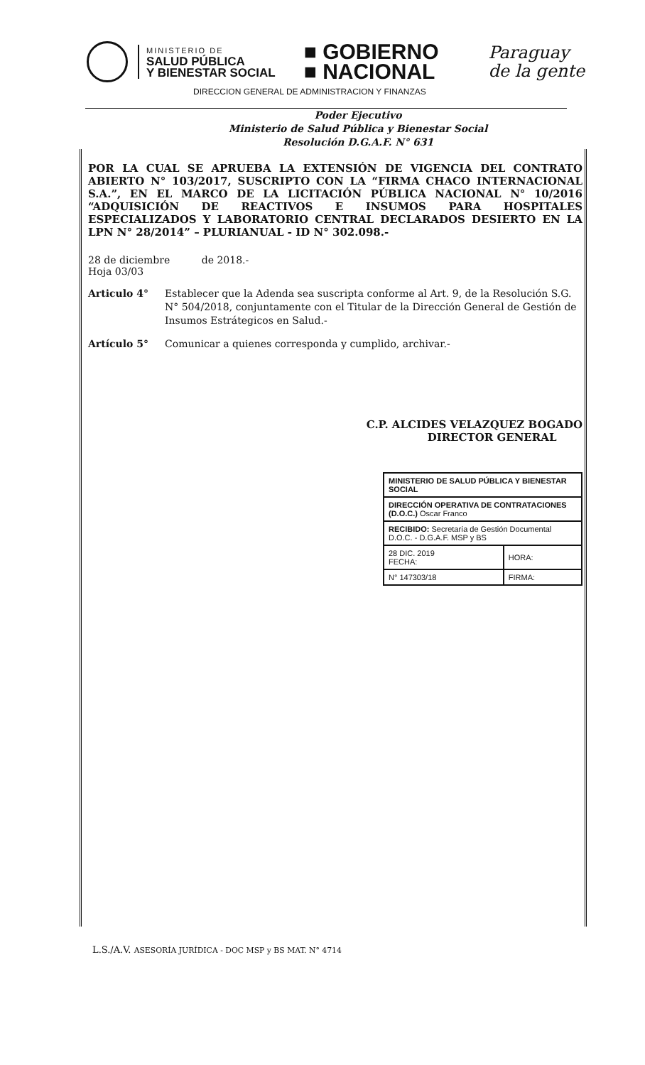MINISTERIO DE
SALUD PÚBLICA
Y BIENESTAR SOCIAL
■ GOBIERNO
■ NACIONAL
Paraguay
de la gente
DIRECCION GENERAL DE ADMINISTRACION Y FINANZAS
Poder Ejecutivo
Ministerio de Salud Pública y Bienestar Social
Resolución D.G.A.F. N° 631
POR LA CUAL SE APRUEBA LA EXTENSIÓN DE VIGENCIA DEL CONTRATO ABIERTO N° 103/2017, SUSCRIPTO CON LA “FIRMA CHACO INTERNACIONAL S.A.”, EN EL MARCO DE LA LICITACIÓN PÚBLICA NACIONAL N° 10/2016 “ADQUISICIÓN DE REACTIVOS E INSUMOS PARA HOSPITALES ESPECIALIZADOS Y LABORATORIO CENTRAL DECLARADOS DESIERTO EN LA LPN N° 28/2014” – PLURIANUAL - ID N° 302.098.-
28 de diciembre de 2018.-
Hoja 03/03
Articulo 4° Establecer que la Adenda sea suscripta conforme al Art. 9, de la Resolución S.G. N° 504/2018, conjuntamente con el Titular de la Dirección General de Gestión de Insumos Estrátegicos en Salud.-
Artículo 5° Comunicar a quienes corresponda y cumplido, archivar.-
C.P. ALCIDES VELAZQUEZ BOGADO
DIRECTOR GENERAL
| MINISTERIO DE SALUD PÚBLICA Y BIENESTAR SOCIAL | |
| DIRECCIÓN OPERATIVA DE CONTRATACIONES (D.O.C.) Oscar Franco | |
| RECIBIDO: Secretaría de Gestión Documental D.O.C. - D.G.A.F. MSP y BS | |
| 28 DIC. 2019 FECHA: | HORA: |
| N° 147303/18 | FIRMA: |
L.S./A.V. ASESORÍA JURÍDICA - DOC MSP y BS MAT. N° 4714